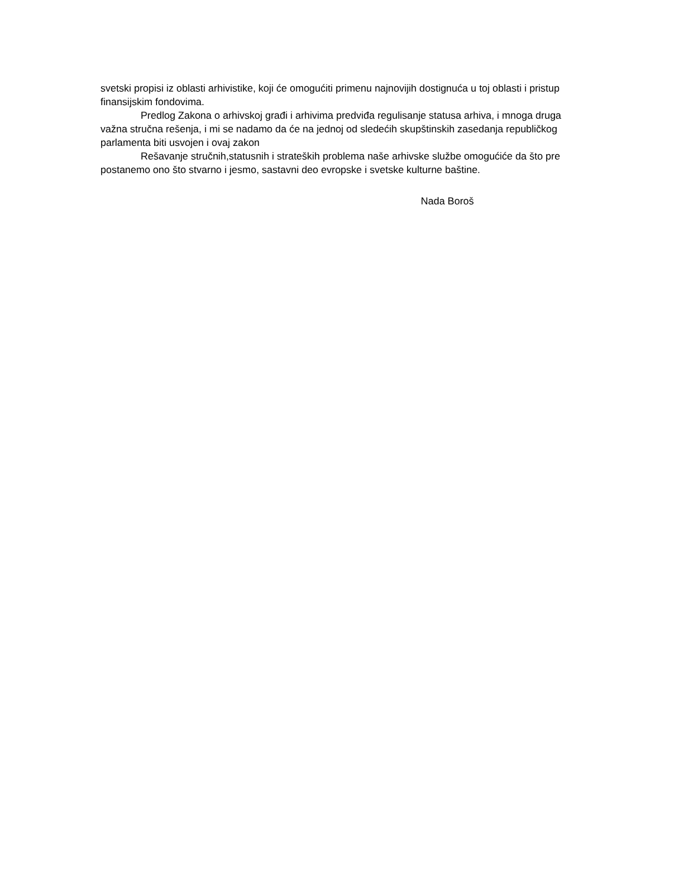svetski propisi iz oblasti arhivistike, koji će omogućiti primenu najnovijih dostignuća u toj oblasti i pristup finansijskim fondovima.
Predlog Zakona o arhivskoj građi i arhivima predviđa regulisanje statusa arhiva, i mnoga druga važna stručna rešenja, i mi se nadamo da će na jednoj od sledećih skupštinskih zasedanja republičkog parlamenta biti usvojen i ovaj zakon
Rešavanje stručnih,statusnih i strateških problema naše arhivske službe omogućiće da što pre postanemo ono što stvarno i jesmo, sastavni deo evropske i svetske kulturne baštine.
Nada Boroš